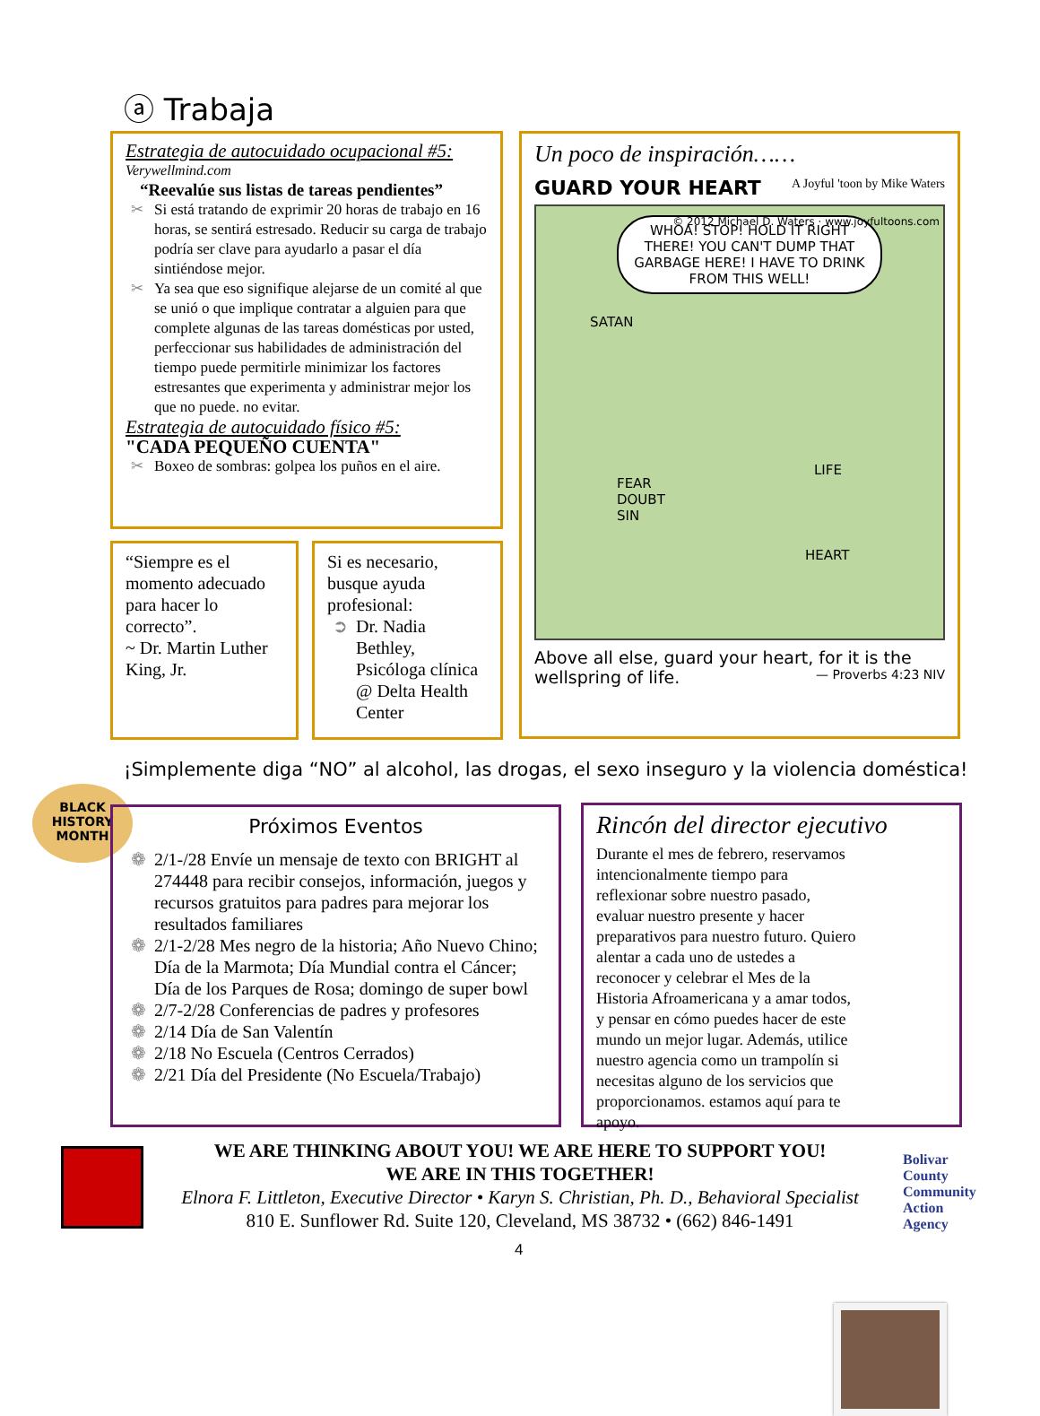ⓐ Trabaja
Estrategia de autocuidado ocupacional #5:
Verywellmind.com
“Reevalúe sus listas de tareas pendientes”
✂ Si está tratando de exprimir 20 horas de trabajo en 16 horas, se sentirá estresado. Reducir su carga de trabajo podría ser clave para ayudarlo a pasar el día sintiéndose mejor.
✂ Ya sea que eso signifique alejarse de un comité al que se unió o que implique contratar a alguien para que complete algunas de las tareas domésticas por usted, perfeccionar sus habilidades de administración del tiempo puede permitirle minimizar los factores estresantes que experimenta y administrar mejor los que no puede. no evitar.
Estrategia de autocuidado físico #5:
"CADA PEQUEÑO CUENTA"
✂ Boxeo de sombras: golpea los puños en el aire.
“Siempre es el momento adecuado para hacer lo correcto”.
~ Dr. Martin Luther King, Jr.
Si es necesario, busque ayuda profesional:
➲ Dr. Nadia Bethley, Psicóloga clínica @ Delta Health Center
Un poco de inspiración……
GUARD YOUR HEART A Joyful 'toon by Mike Waters
WHOA! STOP! HOLD IT RIGHT THERE! YOU CAN'T DUMP THAT GARBAGE HERE! I HAVE TO DRINK FROM THIS WELL!
SATAN
FEAR
DOUBT
SIN
LIFE
HEART
© 2012 Michael D. Waters · www.joyfultoons.com
Above all else, guard your heart, for it is the wellspring of life. — Proverbs 4:23 NIV
¡Simplemente diga “NO” al alcohol, las drogas, el sexo inseguro y la violencia doméstica!
BLACK HISTORY MONTH
Próximos Eventos
❁ 2/1-/28 Envíe un mensaje de texto con BRIGHT al 274448 para recibir consejos, información, juegos y recursos gratuitos para padres para mejorar los resultados familiares
❁ 2/1-2/28 Mes negro de la historia; Año Nuevo Chino; Día de la Marmota; Día Mundial contra el Cáncer; Día de los Parques de Rosa; domingo de super bowl
❁ 2/7-2/28 Conferencias de padres y profesores
❁ 2/14 Día de San Valentín
❁ 2/18 No Escuela (Centros Cerrados)
❁ 2/21 Día del Presidente (No Escuela/Trabajo)
Rincón del director ejecutivo
Durante el mes de febrero, reservamos intencionalmente tiempo para reflexionar sobre nuestro pasado, evaluar nuestro presente y hacer preparativos para nuestro futuro. Quiero alentar a cada uno de ustedes a reconocer y celebrar el Mes de la Historia Afroamericana y a amar todos, y pensar en cómo puedes hacer de este mundo un mejor lugar. Además, utilice nuestro agencia como un trampolín si necesitas alguno de los servicios que proporcionamos. estamos aquí para te apoyo.
WE ARE THINKING ABOUT YOU! WE ARE HERE TO SUPPORT YOU!
WE ARE IN THIS TOGETHER!
Elnora F. Littleton, Executive Director • Karyn S. Christian, Ph. D., Behavioral Specialist
810 E. Sunflower Rd. Suite 120, Cleveland, MS 38732 • (662) 846-1491
Bolivar
County
Community
Action
Agency
4